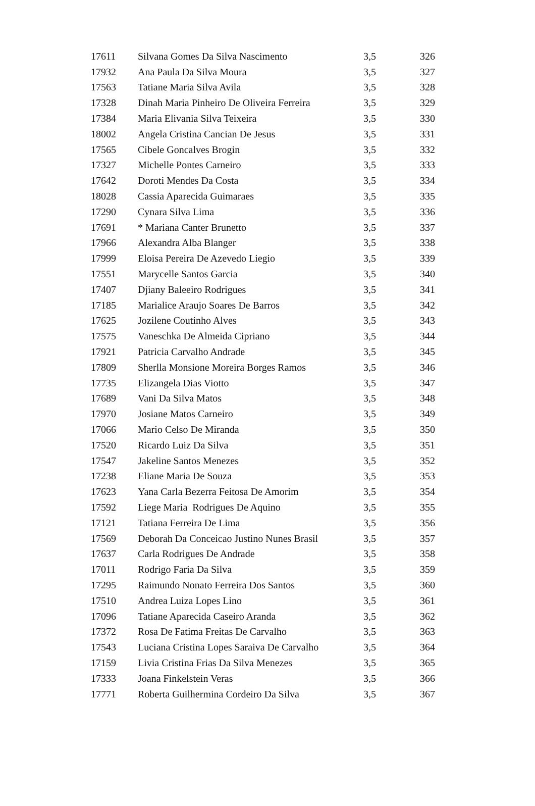| 17611 | Silvana Gomes Da Silva Nascimento | 3,5 | 326 |
| 17932 | Ana Paula Da Silva Moura | 3,5 | 327 |
| 17563 | Tatiane Maria Silva Avila | 3,5 | 328 |
| 17328 | Dinah Maria Pinheiro De Oliveira Ferreira | 3,5 | 329 |
| 17384 | Maria Elivania Silva Teixeira | 3,5 | 330 |
| 18002 | Angela Cristina Cancian De Jesus | 3,5 | 331 |
| 17565 | Cibele Goncalves Brogin | 3,5 | 332 |
| 17327 | Michelle Pontes Carneiro | 3,5 | 333 |
| 17642 | Doroti Mendes Da Costa | 3,5 | 334 |
| 18028 | Cassia Aparecida Guimaraes | 3,5 | 335 |
| 17290 | Cynara Silva Lima | 3,5 | 336 |
| 17691 | * Mariana Canter Brunetto | 3,5 | 337 |
| 17966 | Alexandra Alba Blanger | 3,5 | 338 |
| 17999 | Eloisa Pereira De Azevedo Liegio | 3,5 | 339 |
| 17551 | Marycelle Santos Garcia | 3,5 | 340 |
| 17407 | Djiany Baleeiro Rodrigues | 3,5 | 341 |
| 17185 | Marialice Araujo Soares De Barros | 3,5 | 342 |
| 17625 | Jozilene Coutinho Alves | 3,5 | 343 |
| 17575 | Vaneschka De Almeida Cipriano | 3,5 | 344 |
| 17921 | Patricia Carvalho Andrade | 3,5 | 345 |
| 17809 | Sherlla Monsione Moreira Borges Ramos | 3,5 | 346 |
| 17735 | Elizangela Dias Viotto | 3,5 | 347 |
| 17689 | Vani Da Silva Matos | 3,5 | 348 |
| 17970 | Josiane Matos Carneiro | 3,5 | 349 |
| 17066 | Mario Celso De Miranda | 3,5 | 350 |
| 17520 | Ricardo Luiz Da Silva | 3,5 | 351 |
| 17547 | Jakeline Santos Menezes | 3,5 | 352 |
| 17238 | Eliane Maria De Souza | 3,5 | 353 |
| 17623 | Yana Carla Bezerra Feitosa De Amorim | 3,5 | 354 |
| 17592 | Liege Maria Rodrigues De Aquino | 3,5 | 355 |
| 17121 | Tatiana Ferreira De Lima | 3,5 | 356 |
| 17569 | Deborah Da Conceicao Justino Nunes Brasil | 3,5 | 357 |
| 17637 | Carla Rodrigues De Andrade | 3,5 | 358 |
| 17011 | Rodrigo Faria Da Silva | 3,5 | 359 |
| 17295 | Raimundo Nonato Ferreira Dos Santos | 3,5 | 360 |
| 17510 | Andrea Luiza Lopes Lino | 3,5 | 361 |
| 17096 | Tatiane Aparecida Caseiro Aranda | 3,5 | 362 |
| 17372 | Rosa De Fatima Freitas De Carvalho | 3,5 | 363 |
| 17543 | Luciana Cristina Lopes Saraiva De Carvalho | 3,5 | 364 |
| 17159 | Livia Cristina Frias Da Silva Menezes | 3,5 | 365 |
| 17333 | Joana Finkelstein Veras | 3,5 | 366 |
| 17771 | Roberta Guilhermina Cordeiro Da Silva | 3,5 | 367 |